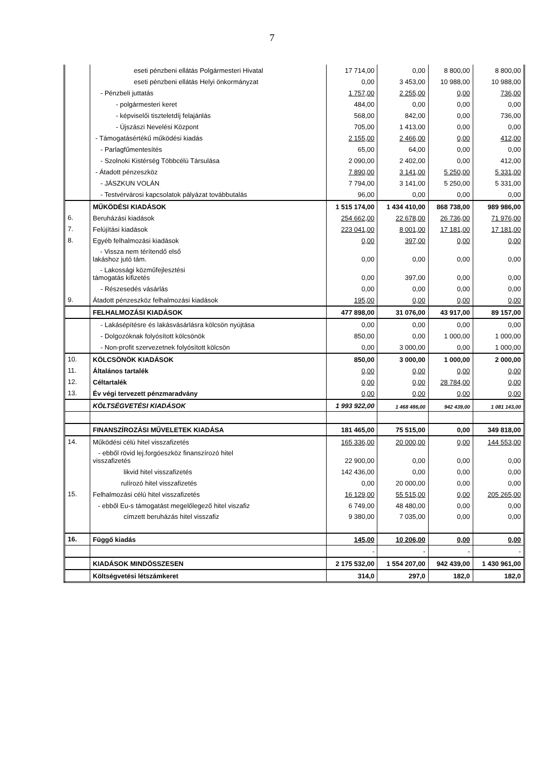7
| | eseti pénzbeni ellátás Polgármesteri Hivatal | 17 714,00 | 0,00 | 8 800,00 | 8 800,00 |
| | eseti pénzbeni ellátás Helyi önkormányzat | 0,00 | 3 453,00 | 10 988,00 | 10 988,00 |
| | - Pénzbeli juttatás | 1 757,00 | 2 255,00 | 0,00 | 736,00 |
| | - polgármesteri keret | 484,00 | 0,00 | 0,00 | 0,00 |
| | - képviselői tiszteletdíj felajánlás | 568,00 | 842,00 | 0,00 | 736,00 |
| | - Újszászi Nevelési Központ | 705,00 | 1 413,00 | 0,00 | 0,00 |
| | - Támogatásértékű működési kiadás | 2 155,00 | 2 466,00 | 0,00 | 412,00 |
| | - Parlagfűmentesítés | 65,00 | 64,00 | 0,00 | 0,00 |
| | - Szolnoki Kistérség Többcélú Társulása | 2 090,00 | 2 402,00 | 0,00 | 412,00 |
| | - Átadott pénzeszköz | 7 890,00 | 3 141,00 | 5 250,00 | 5 331,00 |
| | - JÁSZKUN VOLÁN | 7 794,00 | 3 141,00 | 5 250,00 | 5 331,00 |
| | - Testvérvárosi kapcsolatok pályázat továbbutalás | 96,00 | 0,00 | 0,00 | 0,00 |
| | MŰKÖDÉSI KIADÁSOK | 1 515 174,00 | 1 434 410,00 | 868 738,00 | 989 986,00 |
| 6. | Beruházási kiadások | 254 662,00 | 22 678,00 | 26 736,00 | 71 976,00 |
| 7. | Felújítási kiadások | 223 041,00 | 8 001,00 | 17 181,00 | 17 181,00 |
| 8. | Egyéb felhalmozási kiadások | 0,00 | 397,00 | 0,00 | 0,00 |
| | - Vissza nem térítendő első lakáshoz jutó tám. | 0,00 | 0,00 | 0,00 | 0,00 |
| | - Lakossági közműfejlesztési támogatás kifizetés | 0,00 | 397,00 | 0,00 | 0,00 |
| | - Részesedés vásárlás | 0,00 | 0,00 | 0,00 | 0,00 |
| 9. | Átadott pénzeszköz felhalmozási kiadások | 195,00 | 0,00 | 0,00 | 0,00 |
| | FELHALMOZÁSI KIADÁSOK | 477 898,00 | 31 076,00 | 43 917,00 | 89 157,00 |
| | - Lakásépítésre és lakásvásárlásra kölcsön nyújtása | 0,00 | 0,00 | 0,00 | 0,00 |
| | - Dolgozóknak folyósított kölcsönök | 850,00 | 0,00 | 1 000,00 | 1 000,00 |
| | - Non-profit szervezetnek folyósított kölcsön | 0,00 | 3 000,00 | 0,00 | 1 000,00 |
| 10. | KÖLCSÖNÖK KIADÁSOK | 850,00 | 3 000,00 | 1 000,00 | 2 000,00 |
| 11. | Általános tartalék | 0,00 | 0,00 | 0,00 | 0,00 |
| 12. | Céltartalék | 0,00 | 0,00 | 28 784,00 | 0,00 |
| 13. | Év végi tervezett pénzmaradvány | 0,00 | 0,00 | 0,00 | 0,00 |
| | KÖLTSÉGVETÉSI KIADÁSOK | 1 993 922,00 | 1 468 486,00 | 942 439,00 | 1 081 143,00 |
| | FINANSZÍROZÁSI MŰVELETEK KIADÁSA | 181 465,00 | 75 515,00 | 0,00 | 349 818,00 |
| 14. | Működési célú hitel visszafizetés | 165 336,00 | 20 000,00 | 0,00 | 144 553,00 |
| | - ebből rövid lej.forgóeszköz finanszírozó hitel visszafizetés | 22 900,00 | 0,00 | 0,00 | 0,00 |
| | likvid hitel visszafizetés | 142 436,00 | 0,00 | 0,00 | 0,00 |
| | rulírozó hitel visszafizetés | 0,00 | 20 000,00 | 0,00 | 0,00 |
| 15. | Felhalmozási célú hitel visszafizetés | 16 129,00 | 55 515,00 | 0,00 | 205 265,00 |
| | - ebből Eu-s támogatást megelőlegező hitel viszafiz | 6 749,00 | 48 480,00 | 0,00 | 0,00 |
| | címzett beruházás hitel visszafiz | 9 380,00 | 7 035,00 | 0,00 | 0,00 |
| 16. | Függő kiadás | 145,00 | 10 206,00 | 0,00 | 0,00 |
| | | - | - | - | - |
| | KIADÁSOK MINDÖSSZESEN | 2 175 532,00 | 1 554 207,00 | 942 439,00 | 1 430 961,00 |
| | Költségvetési létszámkeret | 314,0 | 297,0 | 182,0 | 182,0 |